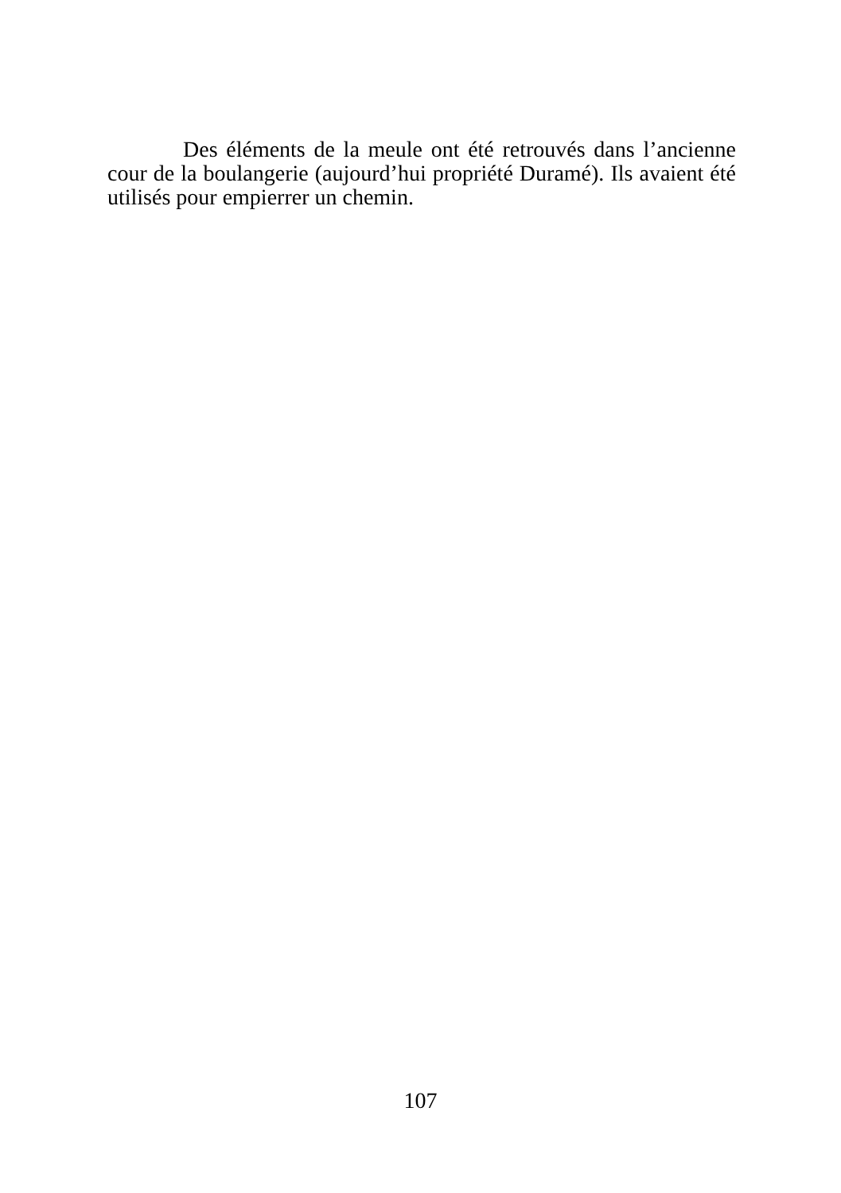Des éléments de la meule ont été retrouvés dans l’ancienne cour de la boulangerie (aujourd’hui propriété Duramé). Ils avaient été utilisés pour empierrer un chemin.
107